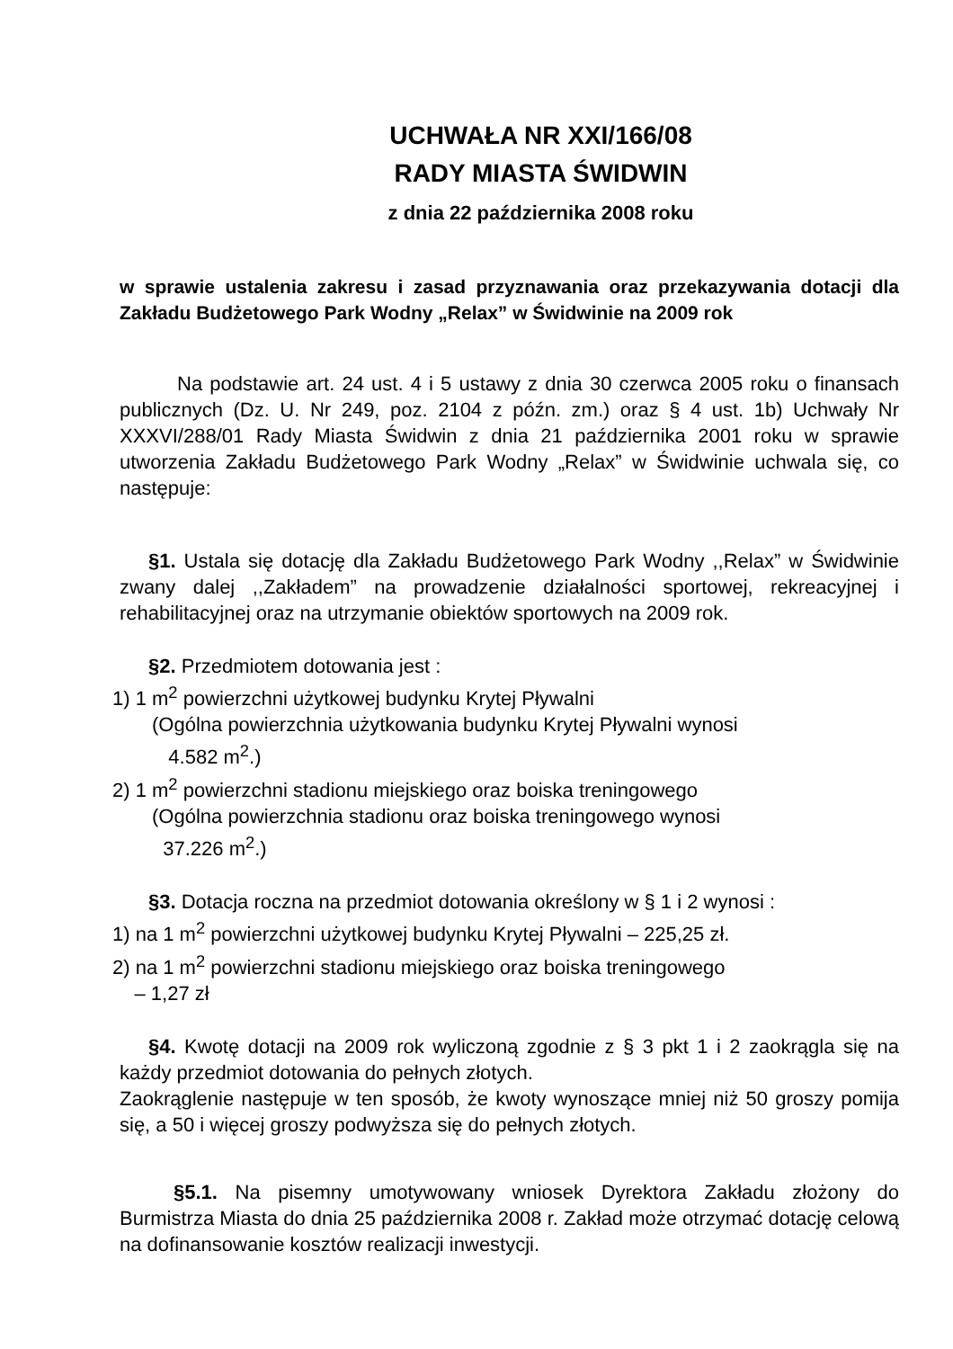UCHWAŁA NR XXI/166/08
RADY MIASTA ŚWIDWIN
z dnia 22 października 2008 roku
w sprawie ustalenia zakresu i zasad przyznawania oraz przekazywania dotacji dla Zakładu Budżetowego Park Wodny „Relax” w Świdwinie na 2009 rok
Na podstawie art. 24 ust. 4 i 5 ustawy z dnia 30 czerwca 2005 roku o finansach publicznych (Dz. U. Nr 249, poz. 2104 z późn. zm.) oraz § 4 ust. 1b) Uchwały Nr XXXVI/288/01 Rady Miasta Świdwin z dnia 21 października 2001 roku w sprawie utworzenia Zakładu Budżetowego Park Wodny „Relax” w Świdwinie uchwala się, co następuje:
§1. Ustala się dotację dla Zakładu Budżetowego Park Wodny ,,Relax” w Świdwinie zwany dalej ,,Zakładem” na prowadzenie działalności sportowej, rekreacyjnej i rehabilitacyjnej oraz na utrzymanie obiektów sportowych na 2009 rok.
§2. Przedmiotem dotowania jest :
1) 1 m<sup>2</sup> powierzchni użytkowej budynku Krytej Pływalni
(Ogólna powierzchnia użytkowania budynku Krytej Pływalni wynosi
4.582 m<sup>2</sup>.)
2) 1 m<sup>2</sup> powierzchni stadionu miejskiego oraz boiska treningowego
(Ogólna powierzchnia stadionu oraz boiska treningowego wynosi
37.226 m<sup>2</sup>.)
§3. Dotacja roczna na przedmiot dotowania określony w § 1 i 2 wynosi :
1) na 1 m<sup>2</sup> powierzchni użytkowej budynku Krytej Pływalni – 225,25 zł.
2) na 1 m<sup>2</sup> powierzchni stadionu miejskiego oraz boiska treningowego
– 1,27 zł
§4. Kwotę dotacji na 2009 rok wyliczoną zgodnie z § 3 pkt 1 i 2 zaokrągla się na każdy przedmiot dotowania do pełnych złotych.
Zaokrąglenie następuje w ten sposób, że kwoty wynoszące mniej niż 50 groszy pomija się, a 50 i więcej groszy podwyższa się do pełnych złotych.
§5.1. Na pisemny umotywowany wniosek Dyrektora Zakładu złożony do Burmistrza Miasta do dnia 25 października 2008 r. Zakład może otrzymać dotację celową na dofinansowanie kosztów realizacji inwestycji.